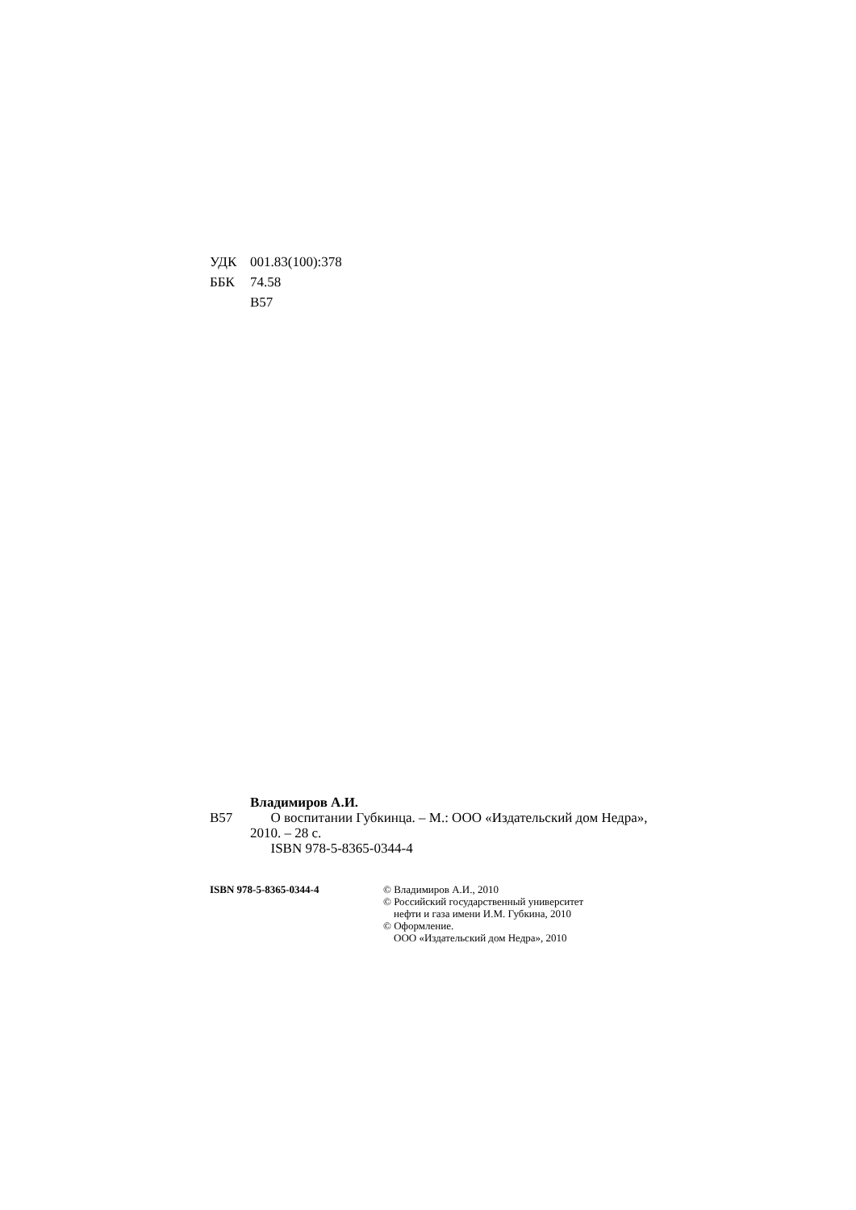УДК 001.83(100):378
ББК 74.58
В57
Владимиров А.И.
В57 О воспитании Губкинца. – М.: ООО «Издательский дом Недра», 2010. – 28 с.
ISBN 978-5-8365-0344-4
ISBN 978-5-8365-0344-4 © Владимиров А.И., 2010
© Российский государственный университет
нефти и газа имени И.М. Губкина, 2010
© Оформление.
ООО «Издательский дом Недра», 2010